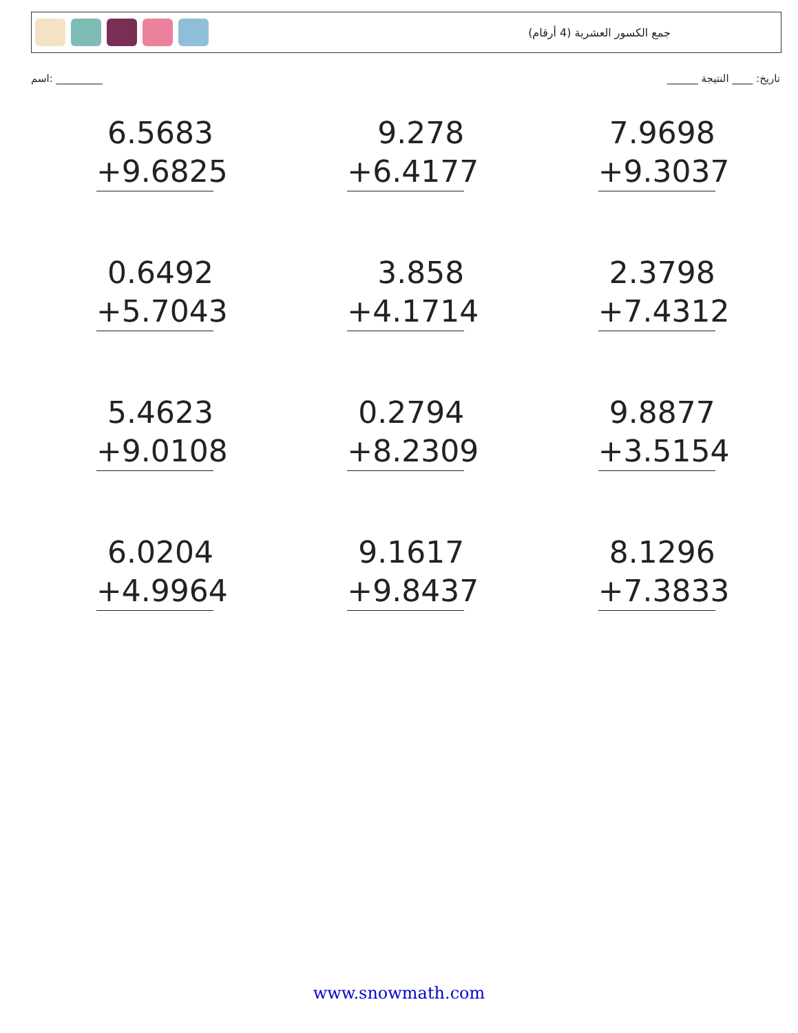جمع الكسور العشرية (4 أرقام)
اسم: _________ تاريخ: ____ النتيجة ______
6.5683
+9.6825
9.278
+6.4177
7.9698
+9.3037
0.6492
+5.7043
3.858
+4.1714
2.3798
+7.4312
5.4623
+9.0108
0.2794
+8.2309
9.8877
+3.5154
6.0204
+4.9964
9.1617
+9.8437
8.1296
+7.3833
www.snowmath.com